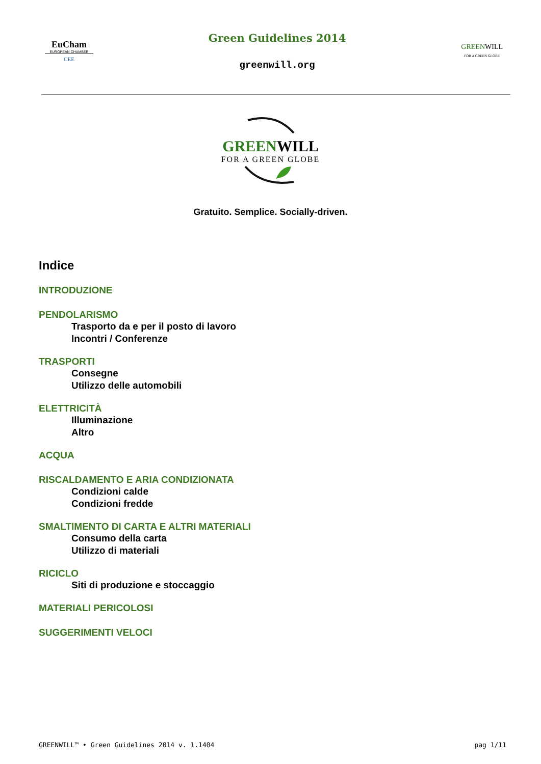EuCham
EUROPEAN CHAMBER
CEE
Green Guidelines 2014
greenwill.org
GREENWILL
FOR A GREEN GLOBE
GREENWILL
FOR A GREEN GLOBE
Gratuito. Semplice. Socially-driven.
Indice
INTRODUZIONE
PENDOLARISMO
Trasporto da e per il posto di lavoro
Incontri / Conferenze
TRASPORTI
Consegne
Utilizzo delle automobili
ELETTRICITÀ
Illuminazione
Altro
ACQUA
RISCALDAMENTO E ARIA CONDIZIONATA
Condizioni calde
Condizioni fredde
SMALTIMENTO DI CARTA E ALTRI MATERIALI
Consumo della carta
Utilizzo di materiali
RICICLO
Siti di produzione e stoccaggio
MATERIALI PERICOLOSI
SUGGERIMENTI VELOCI
GREENWILL™ • Green Guidelines 2014 v. 1.1404 pag 1/11